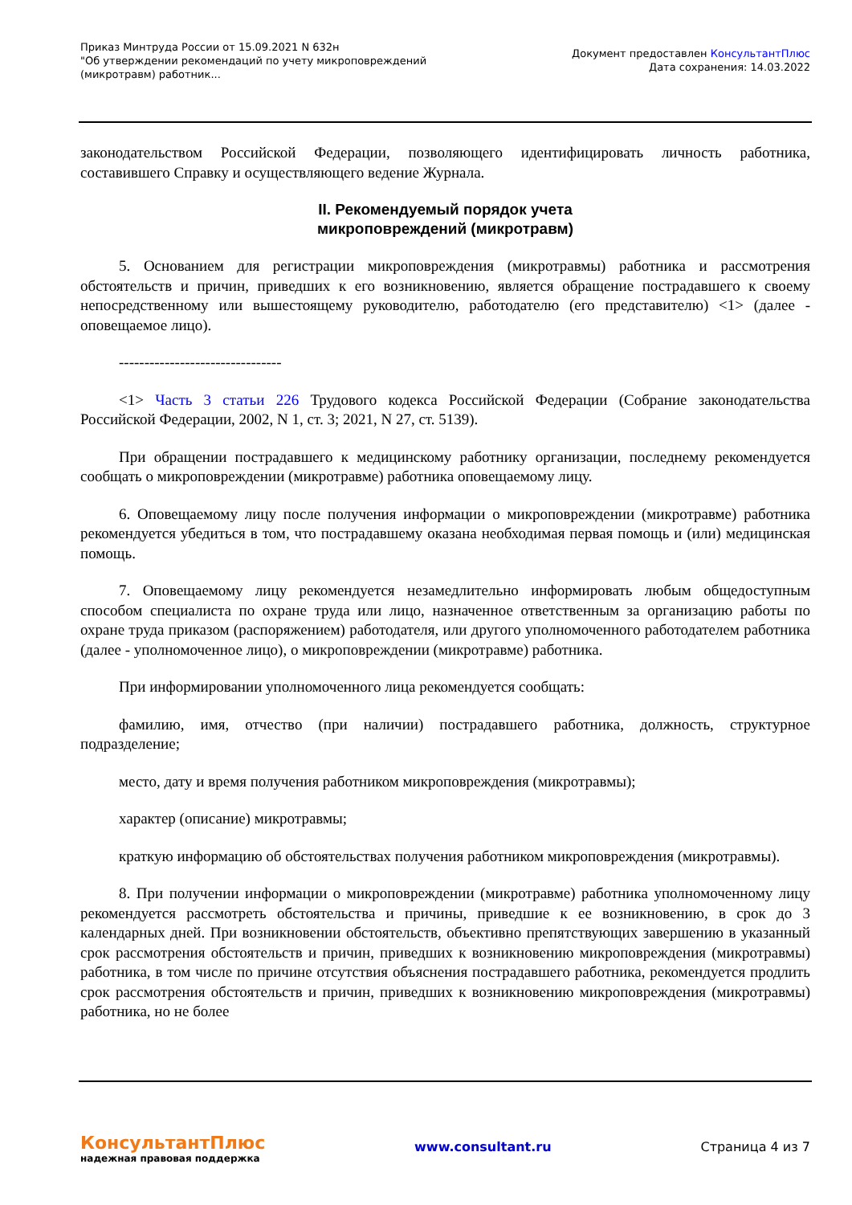Приказ Минтруда России от 15.09.2021 N 632н
"Об утверждении рекомендаций по учету микроповреждений
(микротравм) работник...
Документ предоставлен КонсультантПлюс
Дата сохранения: 14.03.2022
законодательством Российской Федерации, позволяющего идентифицировать личность работника, составившего Справку и осуществляющего ведение Журнала.
II. Рекомендуемый порядок учета
микроповреждений (микротравм)
5. Основанием для регистрации микроповреждения (микротравмы) работника и рассмотрения обстоятельств и причин, приведших к его возникновению, является обращение пострадавшего к своему непосредственному или вышестоящему руководителю, работодателю (его представителю) <1> (далее - оповещаемое лицо).
--------------------------------
<1> Часть 3 статьи 226 Трудового кодекса Российской Федерации (Собрание законодательства Российской Федерации, 2002, N 1, ст. 3; 2021, N 27, ст. 5139).
При обращении пострадавшего к медицинскому работнику организации, последнему рекомендуется сообщать о микроповреждении (микротравме) работника оповещаемому лицу.
6. Оповещаемому лицу после получения информации о микроповреждении (микротравме) работника рекомендуется убедиться в том, что пострадавшему оказана необходимая первая помощь и (или) медицинская помощь.
7. Оповещаемому лицу рекомендуется незамедлительно информировать любым общедоступным способом специалиста по охране труда или лицо, назначенное ответственным за организацию работы по охране труда приказом (распоряжением) работодателя, или другого уполномоченного работодателем работника (далее - уполномоченное лицо), о микроповреждении (микротравме) работника.
При информировании уполномоченного лица рекомендуется сообщать:
фамилию, имя, отчество (при наличии) пострадавшего работника, должность, структурное подразделение;
место, дату и время получения работником микроповреждения (микротравмы);
характер (описание) микротравмы;
краткую информацию об обстоятельствах получения работником микроповреждения (микротравмы).
8. При получении информации о микроповреждении (микротравме) работника уполномоченному лицу рекомендуется рассмотреть обстоятельства и причины, приведшие к ее возникновению, в срок до 3 календарных дней. При возникновении обстоятельств, объективно препятствующих завершению в указанный срок рассмотрения обстоятельств и причин, приведших к возникновению микроповреждения (микротравмы) работника, в том числе по причине отсутствия объяснения пострадавшего работника, рекомендуется продлить срок рассмотрения обстоятельств и причин, приведших к возникновению микроповреждения (микротравмы) работника, но не более
КонсультантПлюс
надежная правовая поддержка
www.consultant.ru Страница 4 из 7